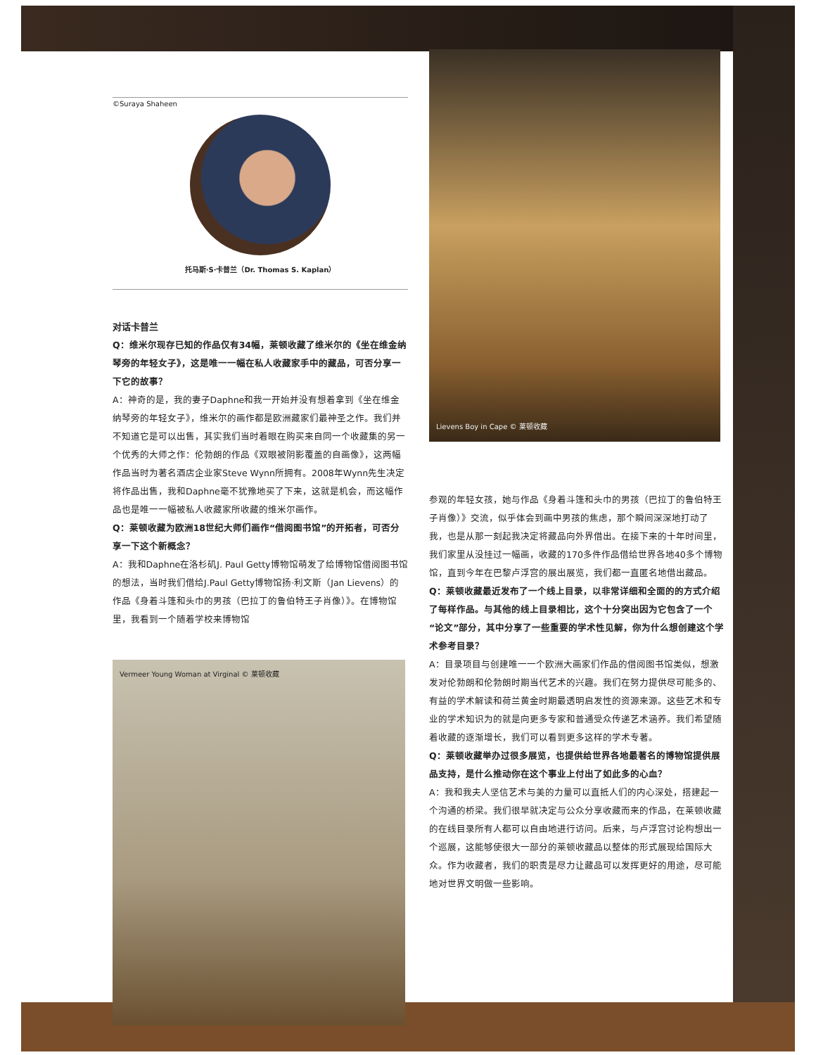©Suraya Shaheen
托马斯·S·卡普兰（Dr. Thomas S. Kaplan）
对话卡普兰
Q：维米尔现存已知的作品仅有34幅，莱顿收藏了维米尔的《坐在维金纳琴旁的年轻女子》，这是唯一一幅在私人收藏家手中的藏品，可否分享一下它的故事？
A：神奇的是，我的妻子Daphne和我一开始并没有想着拿到《坐在维金纳琴旁的年轻女子》，维米尔的画作都是欧洲藏家们最神圣之作。我们并不知道它是可以出售，其实我们当时着眼在购买来自同一个收藏集的另一个优秀的大师之作：伦勃朗的作品《双眼被阴影覆盖的自画像》，这两幅作品当时为著名酒店企业家Steve Wynn所拥有。2008年Wynn先生决定将作品出售，我和Daphne毫不犹豫地买了下来，这就是机会，而这幅作品也是唯一一幅被私人收藏家所收藏的维米尔画作。
Q：莱顿收藏为欧洲18世纪大师们画作“借阅图书馆”的开拓者，可否分享一下这个新概念？
A：我和Daphne在洛杉矶J. Paul Getty博物馆萌发了给博物馆借阅图书馆的想法，当时我们借给J.Paul Getty博物馆扬·利文斯（Jan Lievens）的作品《身着斗篷和头巾的男孩（巴拉丁的鲁伯特王子肖像）》。在博物馆里，我看到一个随着学校来博物馆
Vermeer Young Woman at Virginal © 莱顿收藏
Lievens Boy in Cape © 莱顿收藏
参观的年轻女孩，她与作品《身着斗篷和头巾的男孩（巴拉丁的鲁伯特王子肖像）》交流，似乎体会到画中男孩的焦虑，那个瞬间深深地打动了我，也是从那一刻起我决定将藏品向外界借出。在接下来的十年时间里，我们家里从没挂过一幅画，收藏的170多件作品借给世界各地40多个博物馆，直到今年在巴黎卢浮宫的展出展览，我们都一直匿名地借出藏品。
Q：莱顿收藏最近发布了一个线上目录，以非常详细和全面的的方式介绍了每样作品。与其他的线上目录相比，这个十分突出因为它包含了一个“论文”部分，其中分享了一些重要的学术性见解，你为什么想创建这个学术参考目录？
A：目录项目与创建唯一一个欧洲大画家们作品的借阅图书馆类似，想激发对伦勃朗和伦勃朗时期当代艺术的兴趣。我们在努力提供尽可能多的、有益的学术解读和荷兰黄金时期最透明启发性的资源来源。这些艺术和专业的学术知识为的就是向更多专家和普通受众传递艺术涵养。我们希望随着收藏的逐渐增长，我们可以看到更多这样的学术专著。
Q：莱顿收藏举办过很多展览，也提供给世界各地最著名的博物馆提供展品支持，是什么推动你在这个事业上付出了如此多的心血？
A：我和我夫人坚信艺术与美的力量可以直抵人们的内心深处，搭建起一个沟通的桥梁。我们很早就决定与公众分享收藏而来的作品，在莱顿收藏的在线目录所有人都可以自由地进行访问。后来，与卢浮宫讨论构想出一个巡展，这能够使很大一部分的莱顿收藏品以整体的形式展现给国际大众。作为收藏者，我们的职责是尽力让藏品可以发挥更好的用途，尽可能地对世界文明做一些影响。